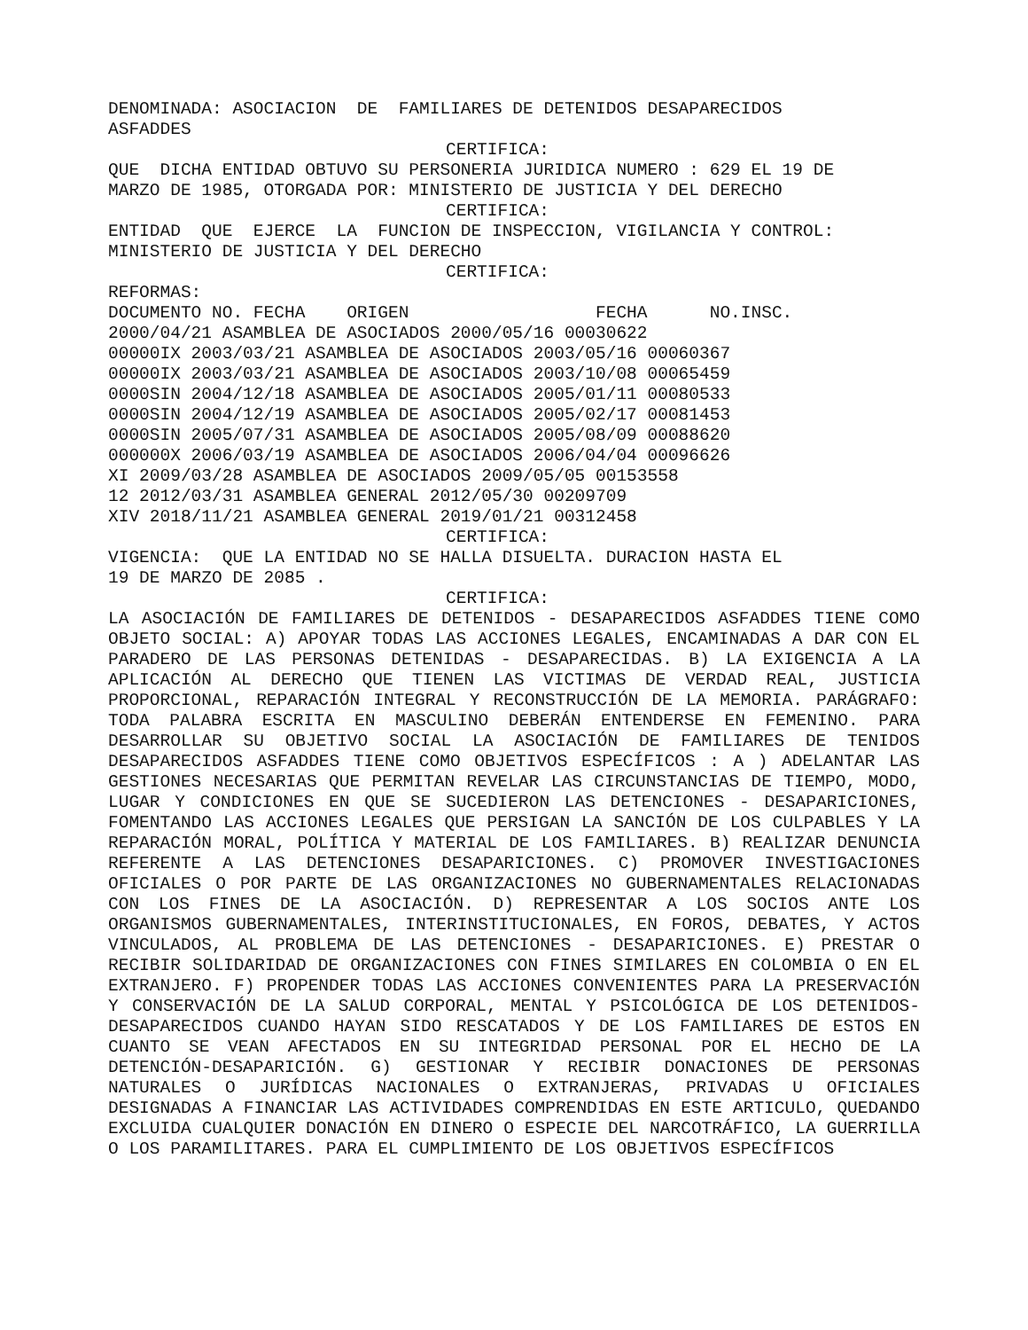DENOMINADA: ASOCIACION DE FAMILIARES DE DETENIDOS DESAPARECIDOS
ASFADDES
CERTIFICA:
QUE DICHA ENTIDAD OBTUVO SU PERSONERIA JURIDICA NUMERO : 629 EL 19 DE
MARZO DE 1985, OTORGADA POR: MINISTERIO DE JUSTICIA Y DEL DERECHO
CERTIFICA:
ENTIDAD QUE EJERCE LA FUNCION DE INSPECCION, VIGILANCIA Y CONTROL:
MINISTERIO DE JUSTICIA Y DEL DERECHO
CERTIFICA:
REFORMAS:
DOCUMENTO NO. FECHA ORIGEN FECHA NO.INSC.
2000/04/21 ASAMBLEA DE ASOCIADOS 2000/05/16 00030622
00000IX 2003/03/21 ASAMBLEA DE ASOCIADOS 2003/05/16 00060367
00000IX 2003/03/21 ASAMBLEA DE ASOCIADOS 2003/10/08 00065459
0000SIN 2004/12/18 ASAMBLEA DE ASOCIADOS 2005/01/11 00080533
0000SIN 2004/12/19 ASAMBLEA DE ASOCIADOS 2005/02/17 00081453
0000SIN 2005/07/31 ASAMBLEA DE ASOCIADOS 2005/08/09 00088620
000000X 2006/03/19 ASAMBLEA DE ASOCIADOS 2006/04/04 00096626
XI 2009/03/28 ASAMBLEA DE ASOCIADOS 2009/05/05 00153558
12 2012/03/31 ASAMBLEA GENERAL 2012/05/30 00209709
XIV 2018/11/21 ASAMBLEA GENERAL 2019/01/21 00312458
CERTIFICA:
VIGENCIA: QUE LA ENTIDAD NO SE HALLA DISUELTA. DURACION HASTA EL
19 DE MARZO DE 2085 .
CERTIFICA:
LA ASOCIACIÓN DE FAMILIARES DE DETENIDOS - DESAPARECIDOS ASFADDES TIENE COMO OBJETO SOCIAL: A) APOYAR TODAS LAS ACCIONES LEGALES, ENCAMINADAS A DAR CON EL PARADERO DE LAS PERSONAS DETENIDAS - DESAPARECIDAS. B) LA EXIGENCIA A LA APLICACIÓN AL DERECHO QUE TIENEN LAS VICTIMAS DE VERDAD REAL, JUSTICIA PROPORCIONAL, REPARACIÓN INTEGRAL Y RECONSTRUCCIÓN DE LA MEMORIA. PARÁGRAFO: TODA PALABRA ESCRITA EN MASCULINO DEBERÁN ENTENDERSE EN FEMENINO. PARA DESARROLLAR SU OBJETIVO SOCIAL LA ASOCIACIÓN DE FAMILIARES DE TENIDOS DESAPARECIDOS ASFADDES TIENE COMO OBJETIVOS ESPECÍFICOS : A ) ADELANTAR LAS GESTIONES NECESARIAS QUE PERMITAN REVELAR LAS CIRCUNSTANCIAS DE TIEMPO, MODO, LUGAR Y CONDICIONES EN QUE SE SUCEDIERON LAS DETENCIONES - DESAPARICIONES, FOMENTANDO LAS ACCIONES LEGALES QUE PERSIGAN LA SANCIÓN DE LOS CULPABLES Y LA REPARACIÓN MORAL, POLÍTICA Y MATERIAL DE LOS FAMILIARES. B) REALIZAR DENUNCIA REFERENTE A LAS DETENCIONES DESAPARICIONES. C) PROMOVER INVESTIGACIONES OFICIALES O POR PARTE DE LAS ORGANIZACIONES NO GUBERNAMENTALES RELACIONADAS CON LOS FINES DE LA ASOCIACIÓN. D) REPRESENTAR A LOS SOCIOS ANTE LOS ORGANISMOS GUBERNAMENTALES, INTERINSTITUCIONALES, EN FOROS, DEBATES, Y ACTOS VINCULADOS, AL PROBLEMA DE LAS DETENCIONES - DESAPARICIONES. E) PRESTAR O RECIBIR SOLIDARIDAD DE ORGANIZACIONES CON FINES SIMILARES EN COLOMBIA O EN EL EXTRANJERO. F) PROPENDER TODAS LAS ACCIONES CONVENIENTES PARA LA PRESERVACIÓN Y CONSERVACIÓN DE LA SALUD CORPORAL, MENTAL Y PSICOLÓGICA DE LOS DETENIDOS- DESAPARECIDOS CUANDO HAYAN SIDO RESCATADOS Y DE LOS FAMILIARES DE ESTOS EN CUANTO SE VEAN AFECTADOS EN SU INTEGRIDAD PERSONAL POR EL HECHO DE LA DETENCIÓN-DESAPARICIÓN. G) GESTIONAR Y RECIBIR DONACIONES DE PERSONAS NATURALES O JURÍDICAS NACIONALES O EXTRANJERAS, PRIVADAS U OFICIALES DESIGNADAS A FINANCIAR LAS ACTIVIDADES COMPRENDIDAS EN ESTE ARTICULO, QUEDANDO EXCLUIDA CUALQUIER DONACIÓN EN DINERO O ESPECIE DEL NARCOTRÁFICO, LA GUERRILLA O LOS PARAMILITARES. PARA EL CUMPLIMIENTO DE LOS OBJETIVOS ESPECÍFICOS